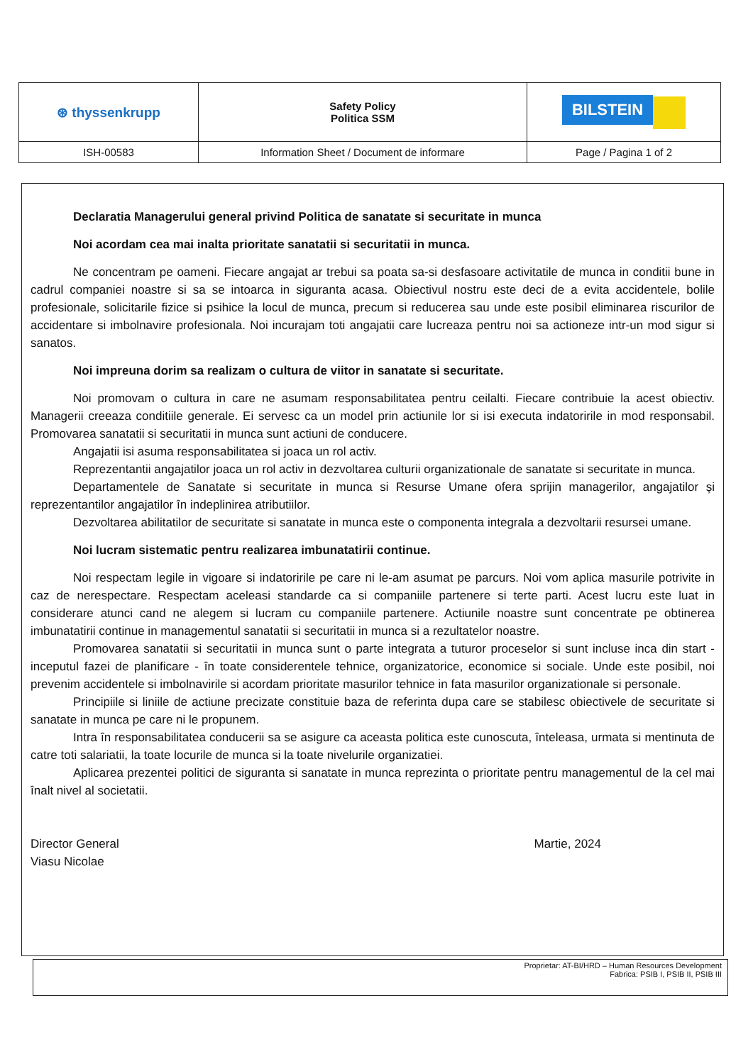| ⊛ thyssenkrupp | Safety Policy Politica SSM | BILSTEIN |
| ISH-00583 | Information Sheet / Document de informare | Page / Pagina 1 of 2 |
Declaratia Managerului general privind Politica de sanatate si securitate in munca
Noi acordam cea mai inalta prioritate sanatatii si securitatii in munca.
Ne concentram pe oameni. Fiecare angajat ar trebui sa poata sa-si desfasoare activitatile de munca in conditii bune in cadrul companiei noastre si sa se intoarca in siguranta acasa. Obiectivul nostru este deci de a evita accidentele, bolile profesionale, solicitarile fizice si psihice la locul de munca, precum si reducerea sau unde este posibil eliminarea riscurilor de accidentare si imbolnavire profesionala. Noi incurajam toti angajatii care lucreaza pentru noi sa actioneze intr-un mod sigur si sanatos.
Noi impreuna dorim sa realizam o cultura de viitor in sanatate si securitate.
Noi promovam o cultura in care ne asumam responsabilitatea pentru ceilalti. Fiecare contribuie la acest obiectiv. Managerii creeaza conditiile generale. Ei servesc ca un model prin actiunile lor si isi executa indatoririle in mod responsabil. Promovarea sanatatii si securitatii in munca sunt actiuni de conducere.
Angajatii isi asuma responsabilitatea si joaca un rol activ.
Reprezentantii angajatilor joaca un rol activ in dezvoltarea culturii organizationale de sanatate si securitate in munca.
Departamentele de Sanatate si securitate in munca si Resurse Umane ofera sprijin managerilor, angajatilor și reprezentantilor angajatilor în indeplinirea atributiilor.
Dezvoltarea abilitatilor de securitate si sanatate in munca este o componenta integrala a dezvoltarii resursei umane.
Noi lucram sistematic pentru realizarea imbunatatirii continue.
Noi respectam legile in vigoare si indatoririle pe care ni le-am asumat pe parcurs. Noi vom aplica masurile potrivite in caz de nerespectare. Respectam aceleasi standarde ca si companiile partenere si terte parti. Acest lucru este luat in considerare atunci cand ne alegem si lucram cu companiile partenere. Actiunile noastre sunt concentrate pe obtinerea imbunatatirii continue in managementul sanatatii si securitatii in munca si a rezultatelor noastre.
Promovarea sanatatii si securitatii in munca sunt o parte integrata a tuturor proceselor si sunt incluse inca din start - inceputul fazei de planificare - în toate considerentele tehnice, organizatorice, economice si sociale. Unde este posibil, noi prevenim accidentele si imbolnavirile si acordam prioritate masurilor tehnice in fata masurilor organizationale si personale.
Principiile si liniile de actiune precizate constituie baza de referinta dupa care se stabilesc obiectivele de securitate si sanatate in munca pe care ni le propunem.
Intra în responsabilitatea conducerii sa se asigure ca aceasta politica este cunoscuta, înteleasa, urmata si mentinuta de catre toti salariatii, la toate locurile de munca si la toate nivelurile organizatiei.
Aplicarea prezentei politici de siguranta si sanatate in munca reprezinta o prioritate pentru managementul de la cel mai înalt nivel al societatii.
Director General
Viasu Nicolae
Martie, 2024
Proprietar: AT-BI/HRD – Human Resources Development
Fabrica: PSIB I, PSIB II, PSIB III